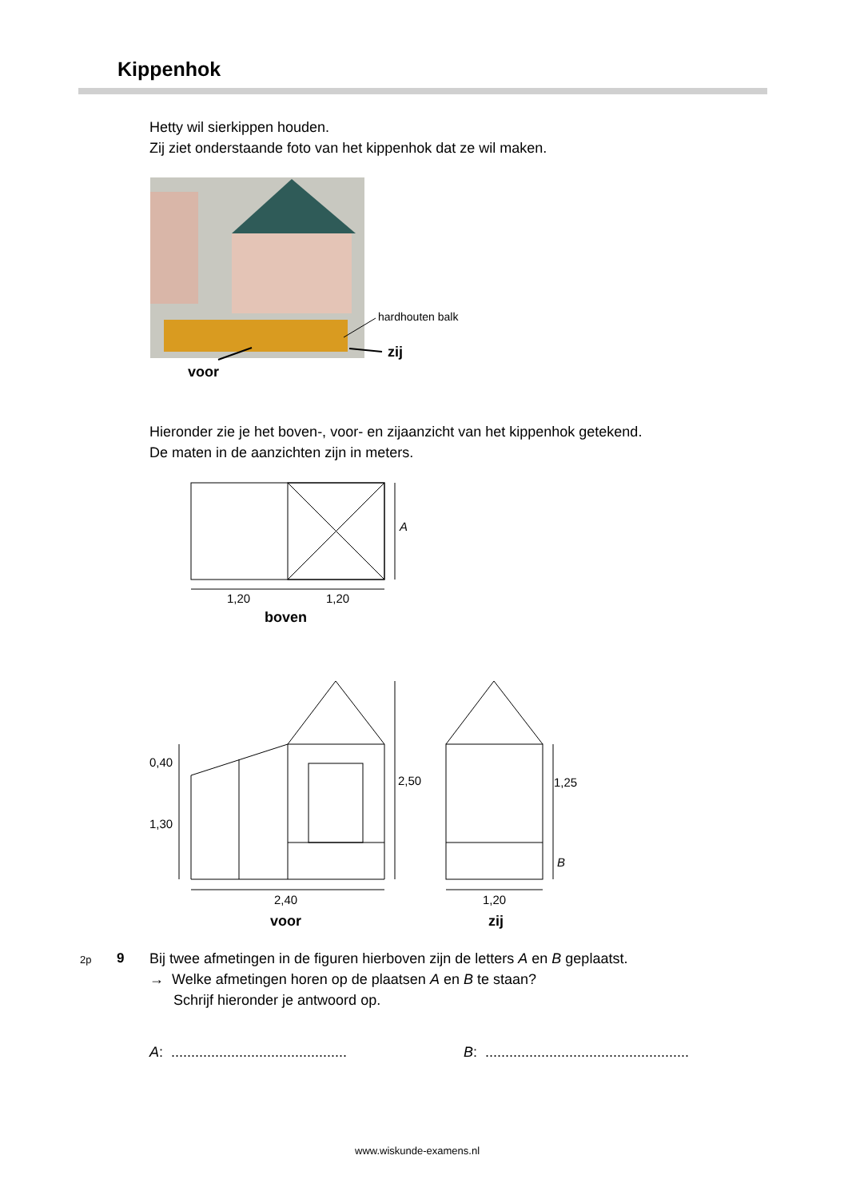Kippenhok
Hetty wil sierkippen houden.
Zij ziet onderstaande foto van het kippenhok dat ze wil maken.
hardhouten balk
zij
voor
Hieronder zie je het boven-, voor- en zijaanzicht van het kippenhok getekend.
De maten in de aanzichten zijn in meters.
A
1,20 1,20
boven
0,40
2,50 1,25
1,30
B
2,40 1,20
voor zij
2p 9
Bij twee afmetingen in de figuren hierboven zijn de letters A en B geplaatst.
→ Welke afmetingen horen op de plaatsen A en B te staan?
Schrijf hieronder je antwoord op.
A: ............................................
B: ...................................................
www.wiskunde-examens.nl